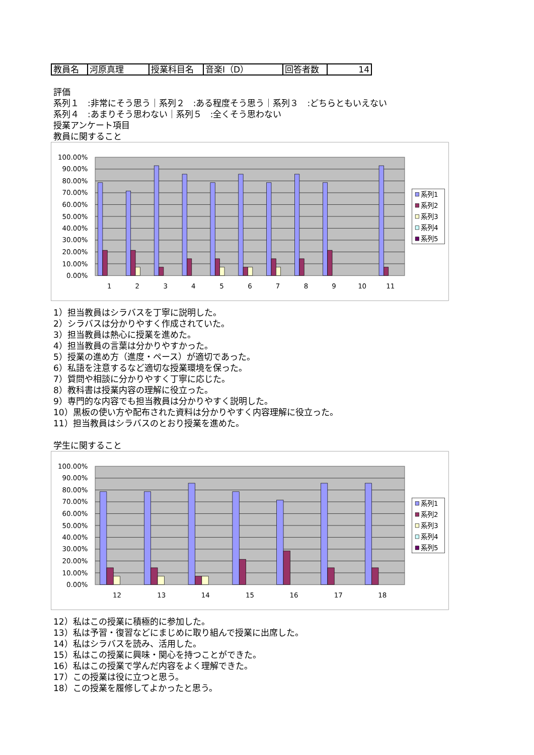| 教員名 | 河原真理 | 授業科目名 | 音楽Ⅰ（D） | 回答者数 | 14 |
評価
系列１　:非常にそう思う｜系列２　:ある程度そう思う｜系列３　:どちらともいえない
系列４　:あまりそう思わない｜系列５　:全くそう思わない
授業アンケート項目
教員に関すること
100.00%
90.00%
80.00%
70.00%
60.00%
50.00%
40.00%
30.00%
20.00%
10.00%
0.00%
1
2
3
4
5
6
7
8
9
10
11
系列1
系列2
系列3
系列4
系列5
1）担当教員はシラバスを丁寧に説明した。
2）シラバスは分かりやすく作成されていた。
3）担当教員は熱心に授業を進めた。
4）担当教員の言葉は分かりやすかった。
5）授業の進め方（進度・ペース）が適切であった。
6）私語を注意するなど適切な授業環境を保った。
7）質問や相談に分かりやすく丁寧に応じた。
8）教科書は授業内容の理解に役立った。
9）専門的な内容でも担当教員は分かりやすく説明した。
10）黒板の使い方や配布された資料は分かりやすく内容理解に役立った。
11）担当教員はシラバスのとおり授業を進めた。
学生に関すること
100.00%
90.00%
80.00%
70.00%
60.00%
50.00%
40.00%
30.00%
20.00%
10.00%
0.00%
12
13
14
15
16
17
18
系列1
系列2
系列3
系列4
系列5
12）私はこの授業に積極的に参加した。
13）私は予習・復習などにまじめに取り組んで授業に出席した。
14）私はシラバスを読み、活用した。
15）私はこの授業に興味・関心を持つことができた。
16）私はこの授業で学んだ内容をよく理解できた。
17）この授業は役に立つと思う。
18）この授業を履修してよかったと思う。